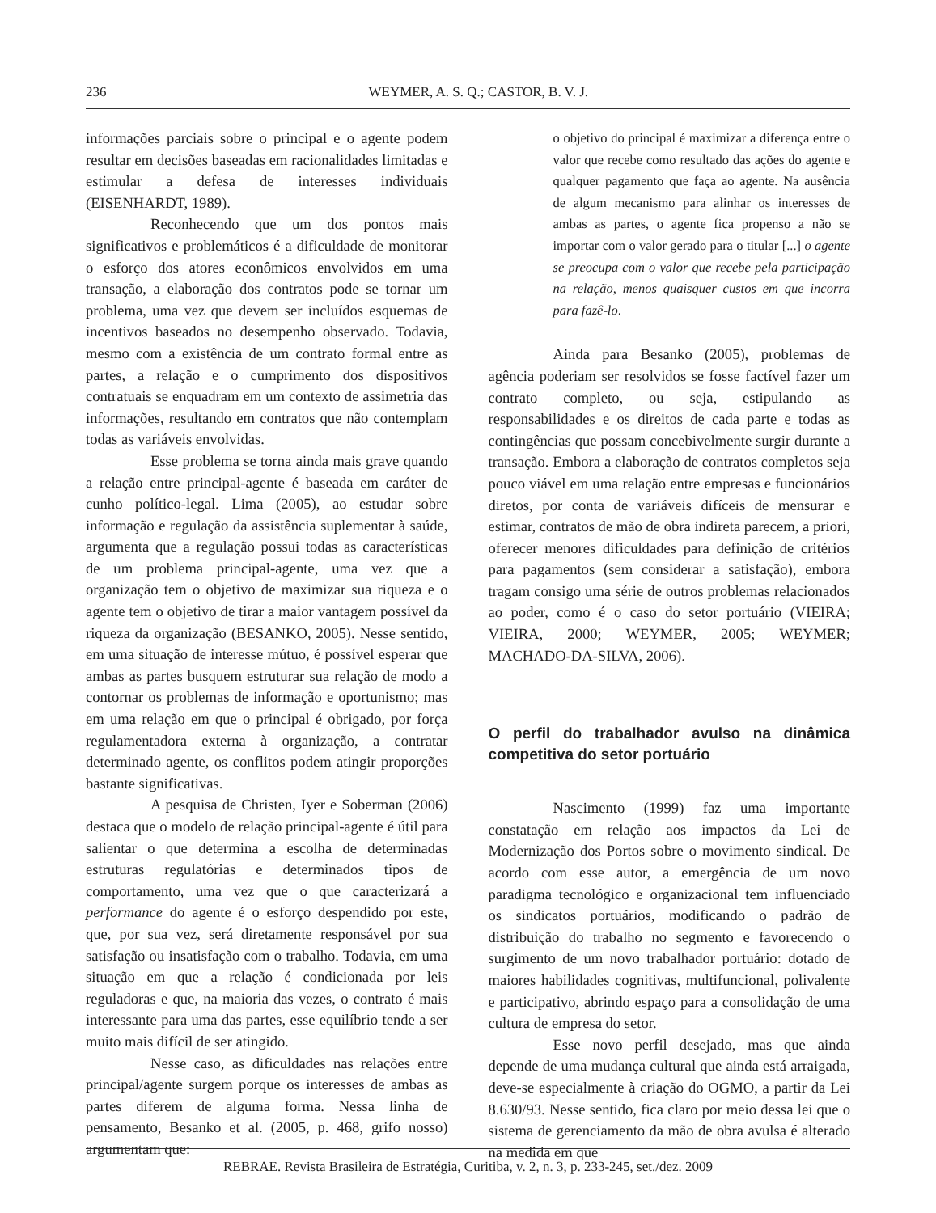236
WEYMER, A. S. Q.; CASTOR, B. V. J.
informações parciais sobre o principal e o agente podem resultar em decisões baseadas em racionalidades limitadas e estimular a defesa de interesses individuais (EISENHARDT, 1989).
Reconhecendo que um dos pontos mais significativos e problemáticos é a dificuldade de monitorar o esforço dos atores econômicos envolvidos em uma transação, a elaboração dos contratos pode se tornar um problema, uma vez que devem ser incluídos esquemas de incentivos baseados no desempenho observado. Todavia, mesmo com a existência de um contrato formal entre as partes, a relação e o cumprimento dos dispositivos contratuais se enquadram em um contexto de assimetria das informações, resultando em contratos que não contemplam todas as variáveis envolvidas.
Esse problema se torna ainda mais grave quando a relação entre principal-agente é baseada em caráter de cunho político-legal. Lima (2005), ao estudar sobre informação e regulação da assistência suplementar à saúde, argumenta que a regulação possui todas as características de um problema principal-agente, uma vez que a organização tem o objetivo de maximizar sua riqueza e o agente tem o objetivo de tirar a maior vantagem possível da riqueza da organização (BESANKO, 2005). Nesse sentido, em uma situação de interesse mútuo, é possível esperar que ambas as partes busquem estruturar sua relação de modo a contornar os problemas de informação e oportunismo; mas em uma relação em que o principal é obrigado, por força regulamentadora externa à organização, a contratar determinado agente, os conflitos podem atingir proporções bastante significativas.
A pesquisa de Christen, Iyer e Soberman (2006) destaca que o modelo de relação principal-agente é útil para salientar o que determina a escolha de determinadas estruturas regulatórias e determinados tipos de comportamento, uma vez que o que caracterizará a performance do agente é o esforço despendido por este, que, por sua vez, será diretamente responsável por sua satisfação ou insatisfação com o trabalho. Todavia, em uma situação em que a relação é condicionada por leis reguladoras e que, na maioria das vezes, o contrato é mais interessante para uma das partes, esse equilíbrio tende a ser muito mais difícil de ser atingido.
Nesse caso, as dificuldades nas relações entre principal/agente surgem porque os interesses de ambas as partes diferem de alguma forma. Nessa linha de pensamento, Besanko et al. (2005, p. 468, grifo nosso) argumentam que:
o objetivo do principal é maximizar a diferença entre o valor que recebe como resultado das ações do agente e qualquer pagamento que faça ao agente. Na ausência de algum mecanismo para alinhar os interesses de ambas as partes, o agente fica propenso a não se importar com o valor gerado para o titular [...] o agente se preocupa com o valor que recebe pela participação na relação, menos quaisquer custos em que incorra para fazê-lo.
Ainda para Besanko (2005), problemas de agência poderiam ser resolvidos se fosse factível fazer um contrato completo, ou seja, estipulando as responsabilidades e os direitos de cada parte e todas as contingências que possam concebivelmente surgir durante a transação. Embora a elaboração de contratos completos seja pouco viável em uma relação entre empresas e funcionários diretos, por conta de variáveis difíceis de mensurar e estimar, contratos de mão de obra indireta parecem, a priori, oferecer menores dificuldades para definição de critérios para pagamentos (sem considerar a satisfação), embora tragam consigo uma série de outros problemas relacionados ao poder, como é o caso do setor portuário (VIEIRA; VIEIRA, 2000; WEYMER, 2005; WEYMER; MACHADO-DA-SILVA, 2006).
O perfil do trabalhador avulso na dinâmica competitiva do setor portuário
Nascimento (1999) faz uma importante constatação em relação aos impactos da Lei de Modernização dos Portos sobre o movimento sindical. De acordo com esse autor, a emergência de um novo paradigma tecnológico e organizacional tem influenciado os sindicatos portuários, modificando o padrão de distribuição do trabalho no segmento e favorecendo o surgimento de um novo trabalhador portuário: dotado de maiores habilidades cognitivas, multifuncional, polivalente e participativo, abrindo espaço para a consolidação de uma cultura de empresa do setor.
Esse novo perfil desejado, mas que ainda depende de uma mudança cultural que ainda está arraigada, deve-se especialmente à criação do OGMO, a partir da Lei 8.630/93. Nesse sentido, fica claro por meio dessa lei que o sistema de gerenciamento da mão de obra avulsa é alterado na medida em que
REBRAE. Revista Brasileira de Estratégia, Curitiba, v. 2, n. 3, p. 233-245, set./dez. 2009